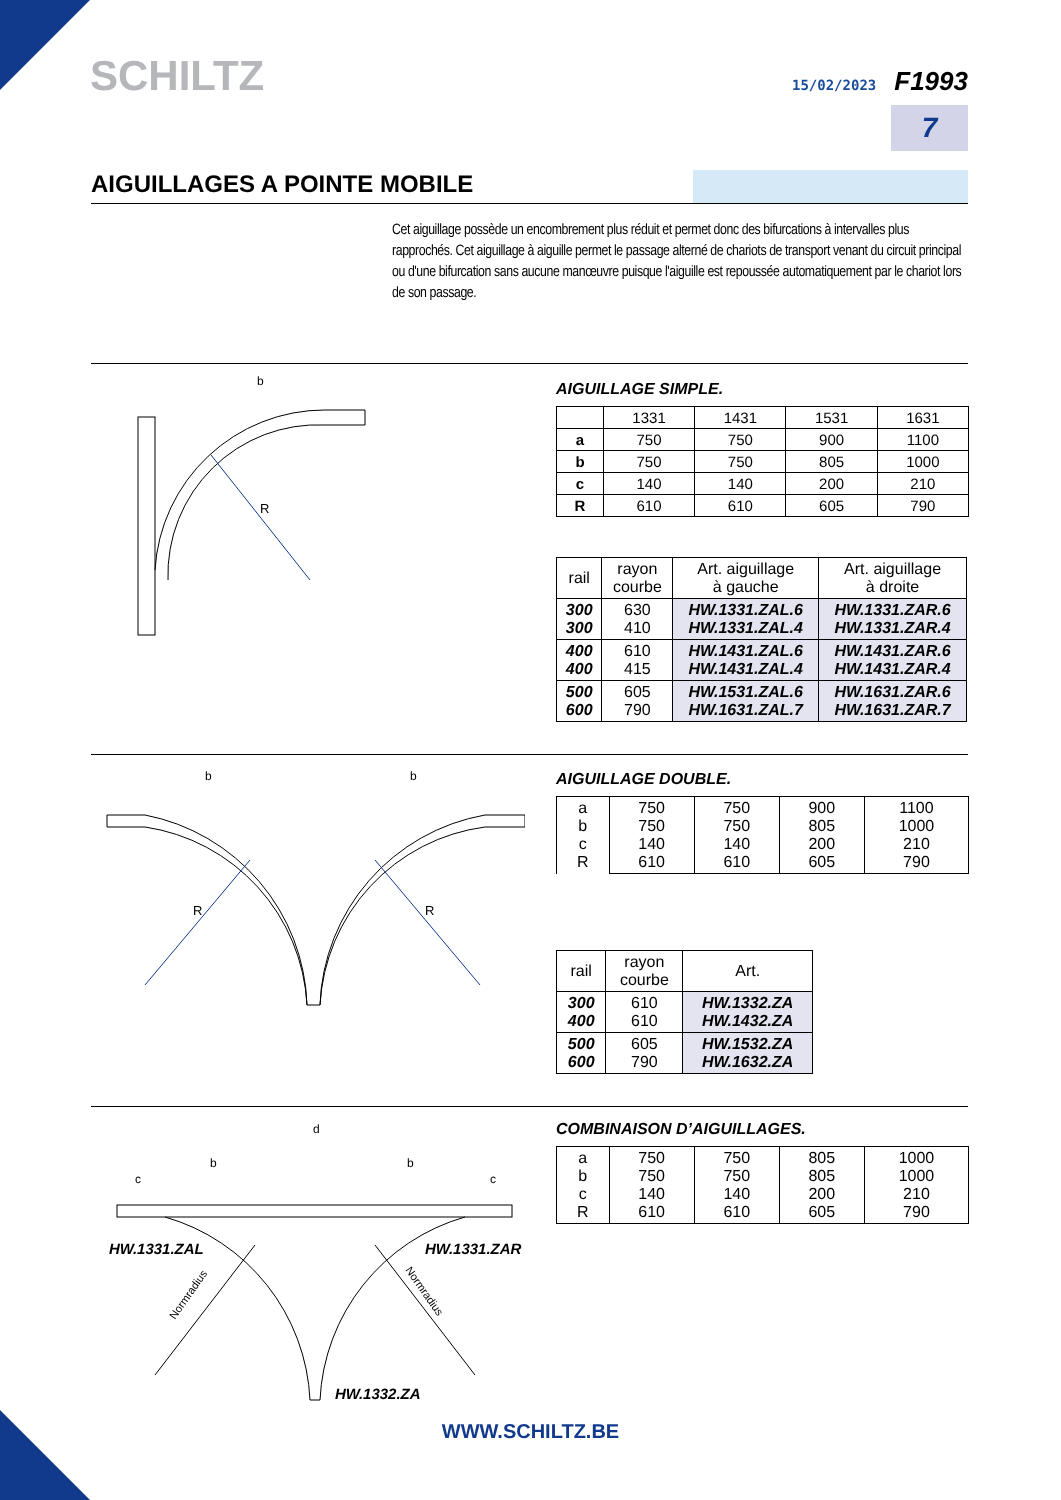SCHILTZ 15/02/2023 F1993
7
AIGUILLAGES A POINTE MOBILE
Cet aiguillage possède un encombrement plus réduit et permet donc des bifurcations à intervalles plus rapprochés. Cet aiguillage à aiguille permet le passage alterné de chariots de transport venant du circuit principal ou d'une bifurcation sans aucune manœuvre puisque l'aiguille est repoussée automatiquement par le chariot lors de son passage.
b
R
AIGUILLAGE SIMPLE.
| | 1331 | 1431 | 1531 | 1631 |
| a | 750 | 750 | 900 | 1100 |
| b | 750 | 750 | 805 | 1000 |
| c | 140 | 140 | 200 | 210 |
| R | 610 | 610 | 605 | 790 |
| rail | rayon courbe | Art. aiguillage à gauche | Art. aiguillage à droite |
| --- | --- | --- | --- |
| 300 300 | 630 410 | HW.1331.ZAL.6 HW.1331.ZAL.4 | HW.1331.ZAR.6 HW.1331.ZAR.4 |
| 400 400 | 610 415 | HW.1431.ZAL.6 HW.1431.ZAL.4 | HW.1431.ZAR.6 HW.1431.ZAR.4 |
| 500 600 | 605 790 | HW.1531.ZAL.6 HW.1631.ZAL.7 | HW.1631.ZAR.6 HW.1631.ZAR.7 |
b
b
R
R
AIGUILLAGE DOUBLE.
| a b c R | 750 750 140 610 | 750 750 140 610 | 900 805 200 605 | 1100 1000 210 790 |
| rail | rayon courbe | Art. |
| --- | --- | --- |
| 300 400 | 610 610 | HW.1332.ZA HW.1432.ZA |
| 500 600 | 605 790 | HW.1532.ZA HW.1632.ZA |
d
b
b
c
c
Normradius
Normradius
HW.1331.ZAL HW.1331.ZAR
HW.1332.ZA
COMBINAISON D’AIGUILLAGES.
| a b c R | 750 750 140 610 | 750 750 140 610 | 805 805 200 605 | 1000 1000 210 790 |
WWW.SCHILTZ.BE